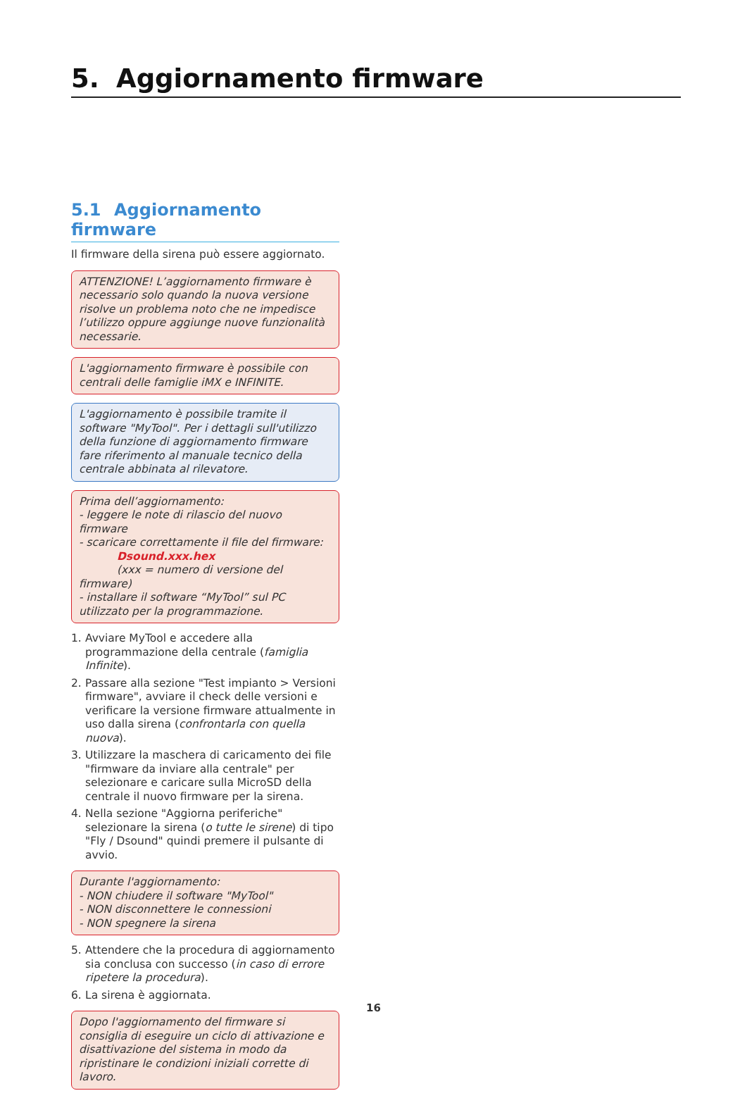5. Aggiornamento firmware
5.1 Aggiornamento firmware
Il firmware della sirena può essere aggiornato.
ATTENZIONE! L’aggiornamento firmware è necessario solo quando la nuova versione risolve un problema noto che ne impedisce l’utilizzo oppure aggiunge nuove funzionalità necessarie.
L'aggiornamento firmware è possibile con centrali delle famiglie iMX e INFINITE.
L'aggiornamento è possibile tramite il software "MyTool". Per i dettagli sull'utilizzo della funzione di aggiornamento firmware fare riferimento al manuale tecnico della centrale abbinata al rilevatore.
Prima dell’aggiornamento:
- leggere le note di rilascio del nuovo firmware
- scaricare correttamente il file del firmware:
Dsound.xxx.hex
(xxx = numero di versione del firmware)
- installare il software “MyTool” sul PC utilizzato per la programmazione.
1. Avviare MyTool e accedere alla programmazione della centrale (famiglia Infinite).
2. Passare alla sezione "Test impianto > Versioni firmware", avviare il check delle versioni e verificare la versione firmware attualmente in uso dalla sirena (confrontarla con quella nuova).
3. Utilizzare la maschera di caricamento dei file "firmware da inviare alla centrale" per selezionare e caricare sulla MicroSD della centrale il nuovo firmware per la sirena.
4. Nella sezione "Aggiorna periferiche" selezionare la sirena (o tutte le sirene) di tipo "Fly / Dsound" quindi premere il pulsante di avvio.
Durante l'aggiornamento:
- NON chiudere il software "MyTool"
- NON disconnettere le connessioni
- NON spegnere la sirena
5. Attendere che la procedura di aggiornamento sia conclusa con successo (in caso di errore ripetere la procedura).
6. La sirena è aggiornata.
Dopo l'aggiornamento del firmware si consiglia di eseguire un ciclo di attivazione e disattivazione del sistema in modo da ripristinare le condizioni iniziali corrette di lavoro.
16